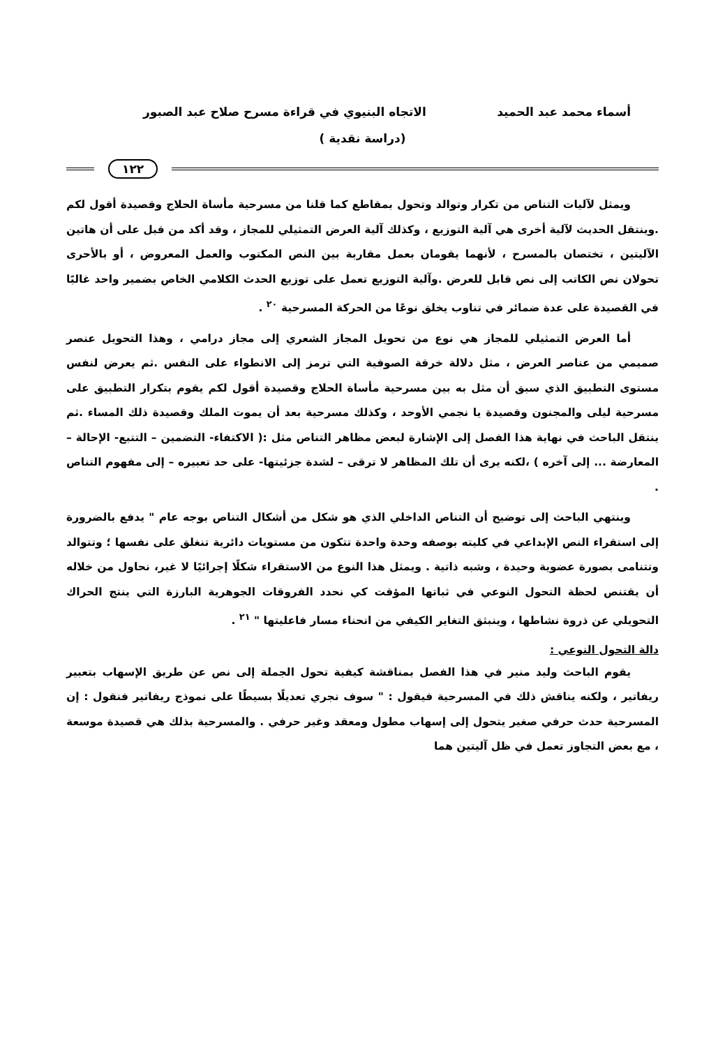أسماء محمد عبد الحميد الاتجاه البنيوي في قراءة مسرح صلاح عبد الصبور
(دراسة نقدية )
١٢٢
ويمثل لآليات التناص من تكرار وتوالد وتحول بمقاطع كما قلنا من مسرحية مأساة الحلاج وقصيدة أقول لكم .وينتقل الحديث لآلية أخرى هي آلية التوزيع ، وكذلك آلية العرض التمثيلي للمجاز ، وقد أكد من قبل على أن هاتين الآليتين ، تختصان بالمسرح ، لأنهما يقومان بعمل مقاربة بين النص المكتوب والعمل المعروض ، أو بالأحرى تحولان نص الكاتب إلى نص قابل للعرض .وآلية التوزيع تعمل على توزيع الحدث الكلامي الخاص بضمير واحد غالبًا في القصيدة على عدة ضمائر في تناوب يخلق نوعًا من الحركة المسرحية <sup>٢٠</sup> .
أما العرض التمثيلي للمجاز هي نوع من تحويل المجاز الشعري إلى مجاز درامي ، وهذا التحويل عنصر صميمي من عناصر العرض ، مثل دلالة خرقة الصوفية التي ترمز إلى الانطواء على النفس .ثم يعرض لنفس مستوى التطبيق الذي سبق أن مثل به بين مسرحية مأساة الحلاج وقصيدة أقول لكم يقوم بتكرار التطبيق على مسرحية ليلى والمجنون وقصيدة يا نجمي الأوحد ، وكذلك مسرحية بعد أن يموت الملك وقصيدة ذلك المساء .ثم ينتقل الباحث في نهاية هذا الفصل إلى الإشارة لبعض مظاهر التناص مثل :( الاكتفاء- التضمين – التتبع- الإحالة – المعارضة ... إلى آخره ) ،لكنه يرى أن تلك المظاهر لا ترقى – لشدة جزئيتها- على حد تعبيره – إلى مفهوم التناص .
وينتهي الباحث إلى توضيح أن التناص الداخلي الذي هو شكل من أشكال التناص بوجه عام " يدفع بالضرورة إلى استقراء النص الإبداعي في كليته بوصفه وحدة واحدة تتكون من مستويات دائرية تنغلق على نفسها ؛ وتتوالد وتتنامى بصورة عضوية وحيدة ، وشبه ذاتية . ويمثل هذا النوع من الاستقراء شكلًا إجرائيًا لا غير، نحاول من خلاله أن يقتنص لحظة التحول النوعي في ثباتها المؤقت كي نحدد الفروقات الجوهرية البارزة التي ينتج الحراك التحويلي عن ذروة نشاطها ، وينبثق التغاير الكيفي من انحناء مسار فاعليتها " <sup>٢١</sup> .
دالة التحول النوعي :
يقوم الباحث وليد منير في هذا الفصل بمناقشة كيفية تحول الجملة إلى نص عن طريق الإسهاب بتعبير ريفاتير ، ولكنه يناقش ذلك في المسرحية فيقول : " سوف نجري تعديلًا بسيطًا على نموذج ريفاتير فنقول : إن المسرحية حدث حرفي صغير يتحول إلى إسهاب مطول ومعقد وغير حرفي . والمسرحية بذلك هي قصيدة موسعة ، مع بعض التجاوز تعمل في ظل آليتين هما